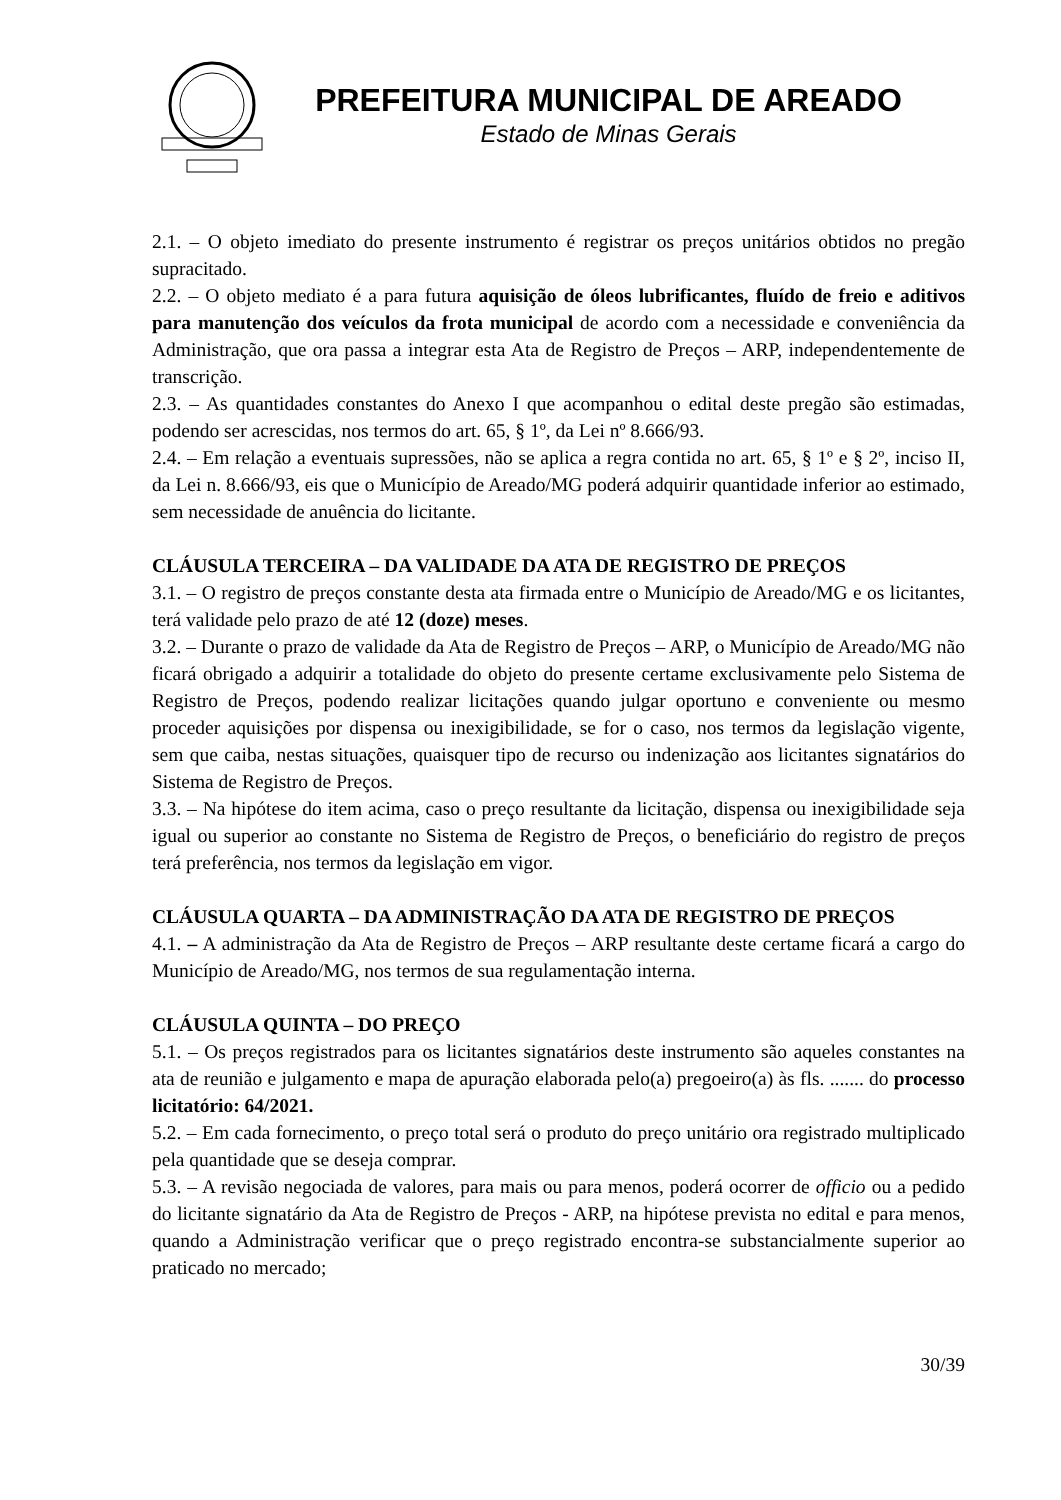PREFEITURA MUNICIPAL DE AREADO
Estado de Minas Gerais
2.1. – O objeto imediato do presente instrumento é registrar os preços unitários obtidos no pregão supracitado.
2.2. – O objeto mediato é a para futura aquisição de óleos lubrificantes, fluído de freio e aditivos para manutenção dos veículos da frota municipal de acordo com a necessidade e conveniência da Administração, que ora passa a integrar esta Ata de Registro de Preços – ARP, independentemente de transcrição.
2.3. – As quantidades constantes do Anexo I que acompanhou o edital deste pregão são estimadas, podendo ser acrescidas, nos termos do art. 65, § 1º, da Lei nº 8.666/93.
2.4. – Em relação a eventuais supressões, não se aplica a regra contida no art. 65, § 1º e § 2º, inciso II, da Lei n. 8.666/93, eis que o Município de Areado/MG poderá adquirir quantidade inferior ao estimado, sem necessidade de anuência do licitante.
CLÁUSULA TERCEIRA – DA VALIDADE DA ATA DE REGISTRO DE PREÇOS
3.1. – O registro de preços constante desta ata firmada entre o Município de Areado/MG e os licitantes, terá validade pelo prazo de até 12 (doze) meses.
3.2. – Durante o prazo de validade da Ata de Registro de Preços – ARP, o Município de Areado/MG não ficará obrigado a adquirir a totalidade do objeto do presente certame exclusivamente pelo Sistema de Registro de Preços, podendo realizar licitações quando julgar oportuno e conveniente ou mesmo proceder aquisições por dispensa ou inexigibilidade, se for o caso, nos termos da legislação vigente, sem que caiba, nestas situações, quaisquer tipo de recurso ou indenização aos licitantes signatários do Sistema de Registro de Preços.
3.3. – Na hipótese do item acima, caso o preço resultante da licitação, dispensa ou inexigibilidade seja igual ou superior ao constante no Sistema de Registro de Preços, o beneficiário do registro de preços terá preferência, nos termos da legislação em vigor.
CLÁUSULA QUARTA – DA ADMINISTRAÇÃO DA ATA DE REGISTRO DE PREÇOS
4.1. – A administração da Ata de Registro de Preços – ARP resultante deste certame ficará a cargo do Município de Areado/MG, nos termos de sua regulamentação interna.
CLÁUSULA QUINTA – DO PREÇO
5.1. – Os preços registrados para os licitantes signatários deste instrumento são aqueles constantes na ata de reunião e julgamento e mapa de apuração elaborada pelo(a) pregoeiro(a) às fls. ....... do processo licitatório: 64/2021.
5.2. – Em cada fornecimento, o preço total será o produto do preço unitário ora registrado multiplicado pela quantidade que se deseja comprar.
5.3. – A revisão negociada de valores, para mais ou para menos, poderá ocorrer de officio ou a pedido do licitante signatário da Ata de Registro de Preços - ARP, na hipótese prevista no edital e para menos, quando a Administração verificar que o preço registrado encontra-se substancialmente superior ao praticado no mercado;
30/39